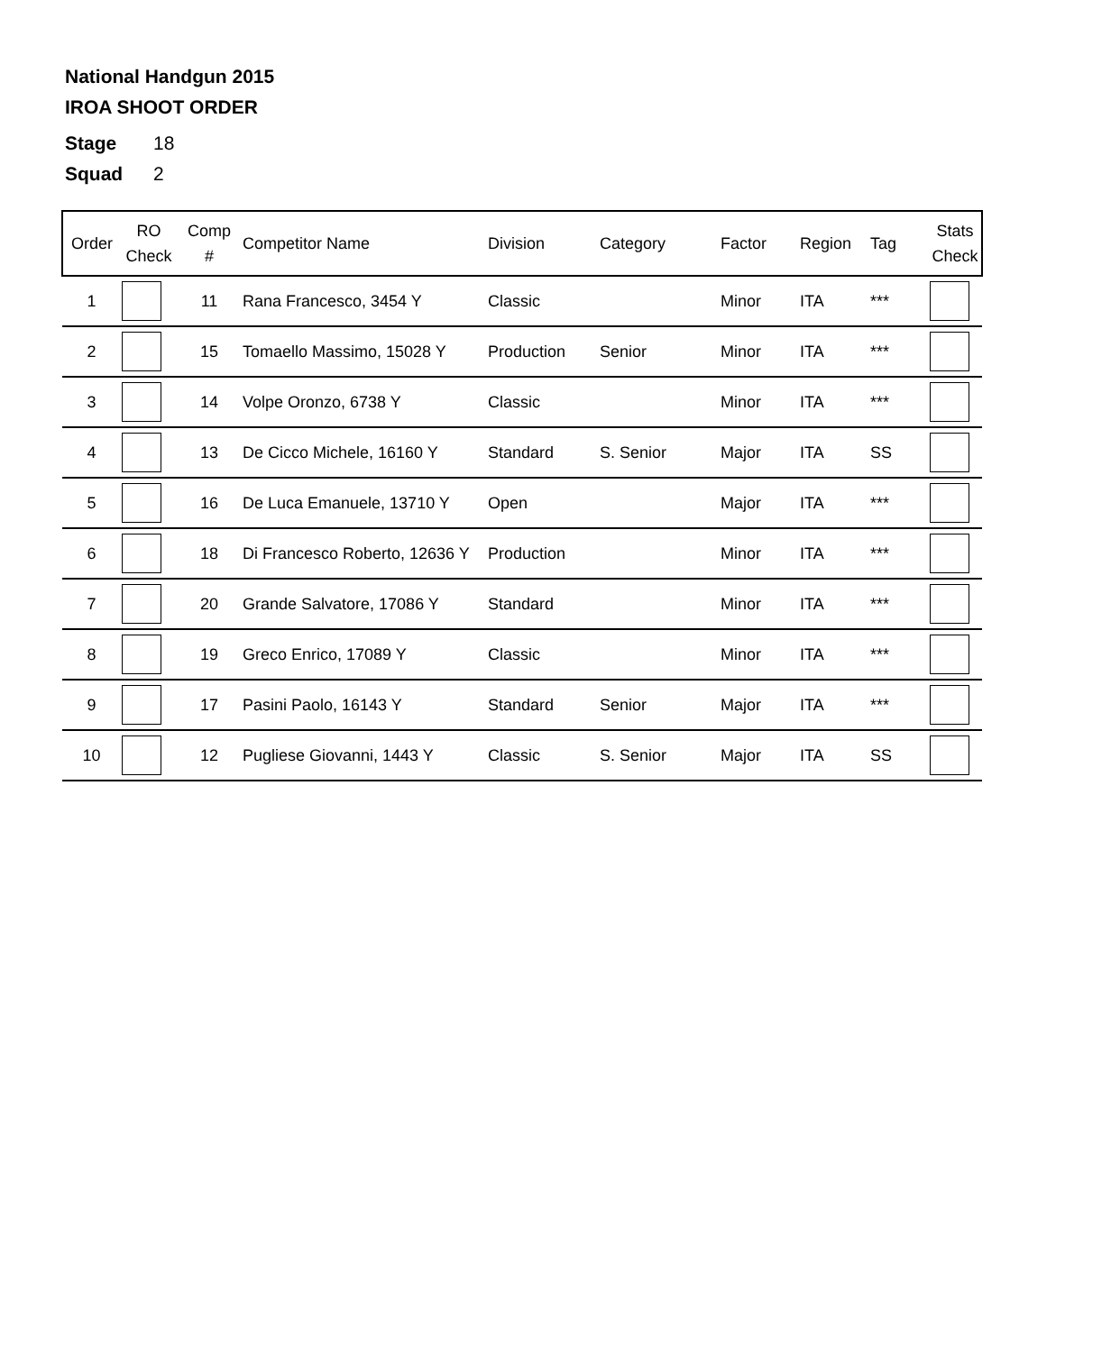National Handgun 2015
IROA SHOOT ORDER
Stage 18
Squad 2
| Order | RO Check | Comp # | Competitor Name | Division | Category | Factor | Region | Tag | Stats Check |
| --- | --- | --- | --- | --- | --- | --- | --- | --- | --- |
| 1 | | 11 | Rana Francesco, 3454 Y | Classic | | Minor | ITA | *** | |
| 2 | | 15 | Tomaello Massimo, 15028 Y | Production | Senior | Minor | ITA | *** | |
| 3 | | 14 | Volpe Oronzo, 6738 Y | Classic | | Minor | ITA | *** | |
| 4 | | 13 | De Cicco Michele, 16160 Y | Standard | S. Senior | Major | ITA | SS | |
| 5 | | 16 | De Luca Emanuele, 13710 Y | Open | | Major | ITA | *** | |
| 6 | | 18 | Di Francesco Roberto, 12636 Y | Production | | Minor | ITA | *** | |
| 7 | | 20 | Grande Salvatore, 17086 Y | Standard | | Minor | ITA | *** | |
| 8 | | 19 | Greco Enrico, 17089 Y | Classic | | Minor | ITA | *** | |
| 9 | | 17 | Pasini Paolo, 16143 Y | Standard | Senior | Major | ITA | *** | |
| 10 | | 12 | Pugliese Giovanni, 1443 Y | Classic | S. Senior | Major | ITA | SS | |